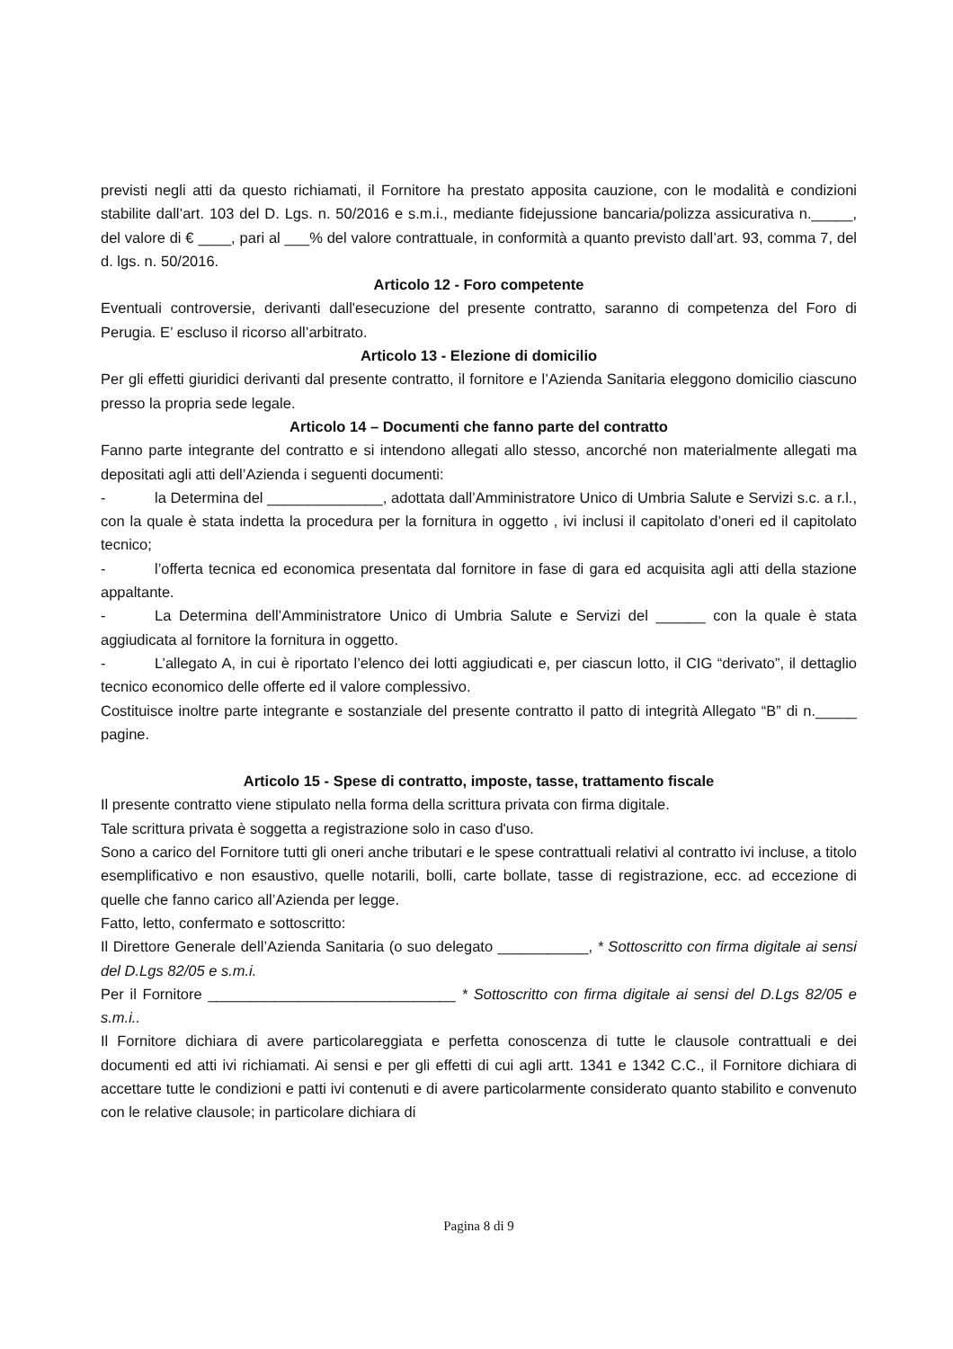previsti negli atti da questo richiamati, il Fornitore ha prestato apposita cauzione, con le modalità e condizioni stabilite dall’art. 103 del D. Lgs. n. 50/2016 e s.m.i., mediante fidejussione bancaria/polizza assicurativa n._____, del valore di € ____, pari al ___% del valore contrattuale, in conformità a quanto previsto dall’art. 93, comma 7, del d. lgs. n. 50/2016.
Articolo 12 - Foro competente
Eventuali controversie, derivanti dall'esecuzione del presente contratto, saranno di competenza del Foro di Perugia. E’ escluso il ricorso all’arbitrato.
Articolo 13 - Elezione di domicilio
Per gli effetti giuridici derivanti dal presente contratto, il fornitore e l’Azienda Sanitaria eleggono domicilio ciascuno presso la propria sede legale.
Articolo 14 – Documenti che fanno parte del contratto
Fanno parte integrante del contratto e si intendono allegati allo stesso, ancorché non materialmente allegati ma depositati agli atti dell’Azienda i seguenti documenti:
- la Determina del ______________, adottata dall’Amministratore Unico di Umbria Salute e Servizi s.c. a r.l., con la quale è stata indetta la procedura per la fornitura in oggetto , ivi inclusi il capitolato d’oneri ed il capitolato tecnico;
- l’offerta tecnica ed economica presentata dal fornitore in fase di gara ed acquisita agli atti della stazione appaltante.
- La Determina dell’Amministratore Unico di Umbria Salute e Servizi del ______ con la quale è stata aggiudicata al fornitore la fornitura in oggetto.
- L’allegato A, in cui è riportato l’elenco dei lotti aggiudicati e, per ciascun lotto, il CIG “derivato”, il dettaglio tecnico economico delle offerte ed il valore complessivo.
Costituisce inoltre parte integrante e sostanziale del presente contratto il patto di integrità Allegato “B” di n._____ pagine.
Articolo 15 - Spese di contratto, imposte, tasse, trattamento fiscale
Il presente contratto viene stipulato nella forma della scrittura privata con firma digitale.
Tale scrittura privata è soggetta a registrazione solo in caso d'uso.
Sono a carico del Fornitore tutti gli oneri anche tributari e le spese contrattuali relativi al contratto ivi incluse, a titolo esemplificativo e non esaustivo, quelle notarili, bolli, carte bollate, tasse di registrazione, ecc. ad eccezione di quelle che fanno carico all’Azienda per legge.
Fatto, letto, confermato e sottoscritto:
Il Direttore Generale dell’Azienda Sanitaria (o suo delegato ___________, * Sottoscritto con firma digitale ai sensi del D.Lgs 82/05 e s.m.i.
Per il Fornitore ______________________________ * Sottoscritto con firma digitale ai sensi del D.Lgs 82/05 e s.m.i..
Il Fornitore dichiara di avere particolareggiata e perfetta conoscenza di tutte le clausole contrattuali e dei documenti ed atti ivi richiamati. Ai sensi e per gli effetti di cui agli artt. 1341 e 1342 C.C., il Fornitore dichiara di accettare tutte le condizioni e patti ivi contenuti e di avere particolarmente considerato quanto stabilito e convenuto con le relative clausole; in particolare dichiara di
Pagina 8 di 9